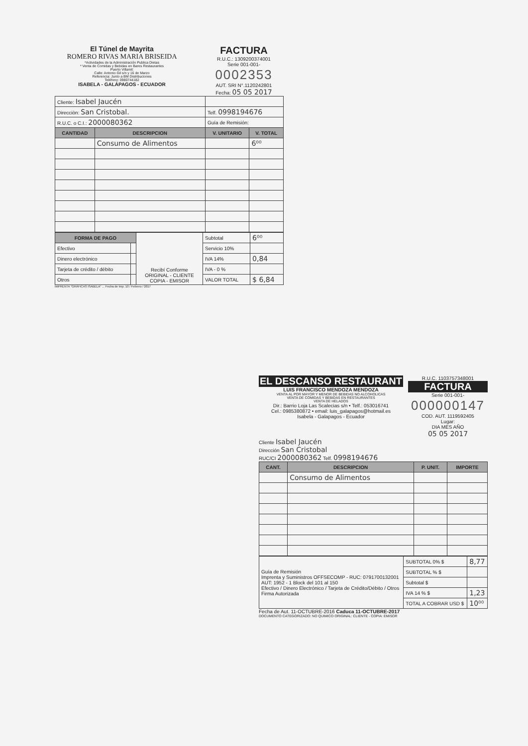El Túnel de Mayrita
ROMERO RIVAS MARIA BRISEIDA
*Actividades de la Administración Publica Dietas
* Venta de Comidas y Bebidas en Bares Restaurantes
Puerto Villamil:
Calle: Antonio Gil s/n y 16 de Marzo
Referencia: Junto a BM Distribuciones
Teléfono: 0980744182
ISABELA - GALÁPAGOS - ECUADOR
FACTURA
R.U.C.: 1309200374001
Serie 001-001-
0002353
AUT. SRI N°.1120242801
Fecha: 05 05 2017
| Cliente: Isabel Jaucén | | | |
| Direcciòn: San Cristobal. | | Telf. 0998194676 | |
| R.U.C. o C.I.: 2000080362 | | Guía de Remisión: | |
| CANTIDAD | DESCRIPCION | V. UNITARIO | V. TOTAL |
| | Consumo de Alimentos | | 6⁰⁰ |
| FORMA DE PAGO | | Recibí Conforme ORIGINAL - CLIENTE COPIA - EMISOR | Subtotal | 6⁰⁰ |
| Efectivo | | | Servicio 10% | |
| Dinero electrónico | | | IVA 14% | 0,84 |
| Tarjeta de crédito / débito | | | IVA - 0 % | |
| Otros | | | VALOR TOTAL | $ 6,84 |
IMPRENTA "GRÁFICAS ISABELA" ... Fecha de Imp. 10 / Febrero / 2017
EL DESCANSO RESTAURANT
LUIS FRANCISCO MENDOZA MENDOZA
VENTA AL POR MAYOR Y MENOR DE BEBIDAS NO ALCOHOLICAS
VENTA DE COMIDAS Y BEBIDAS EN RESTAURANTES
VENTA DE HELADOS
Dir.: Barrio Loja Las Scalecias s/n • Telf.: 053016741
Cel.: 0985380872 • email: luis_galapagos@hotmail.es
Isabela - Galapagos - Ecuador
R.U.C. 1103757348001
FACTURA
Serie 001-001-
000000147
COD. AUT. 1119592405
Lugar:
DIA MES AÑO
05 05 2017
Cliente Isabel Jaucén
Dirección San Cristobal
RUC/CI 2000080362 Telf. 0998194676
| CANT. | DESCRIPCION | P. UNIT. | IMPORTE |
| --- | --- | --- | --- |
| | Consumo de Alimentos | | |
| Guía de Remisión Imprenta y Suministros OFFSECOMP - RUC: 0791700132001 AUT: 1952 - 1 Block del 101 al 150 Efectivo / Dinero Electrónico / Tarjeta de Crédito/Débito / Otros Firma Autorizada | SUBTOTAL 0% $ | 8,77 |
| | SUBTOTAL % $ | |
| | Subtotal $ | |
| | IVA 14 % $ | 1,23 |
| | TOTAL A COBRAR USD $ | 10⁰⁰ |
Fecha de Aut. 11-OCTUBRE-2016 Caduca 11-OCTUBRE-2017
DOCUMENTO CATEGORIZADO: NO QUIMICO ORIGINAL: CLIENTE - COPIA: EMISOR